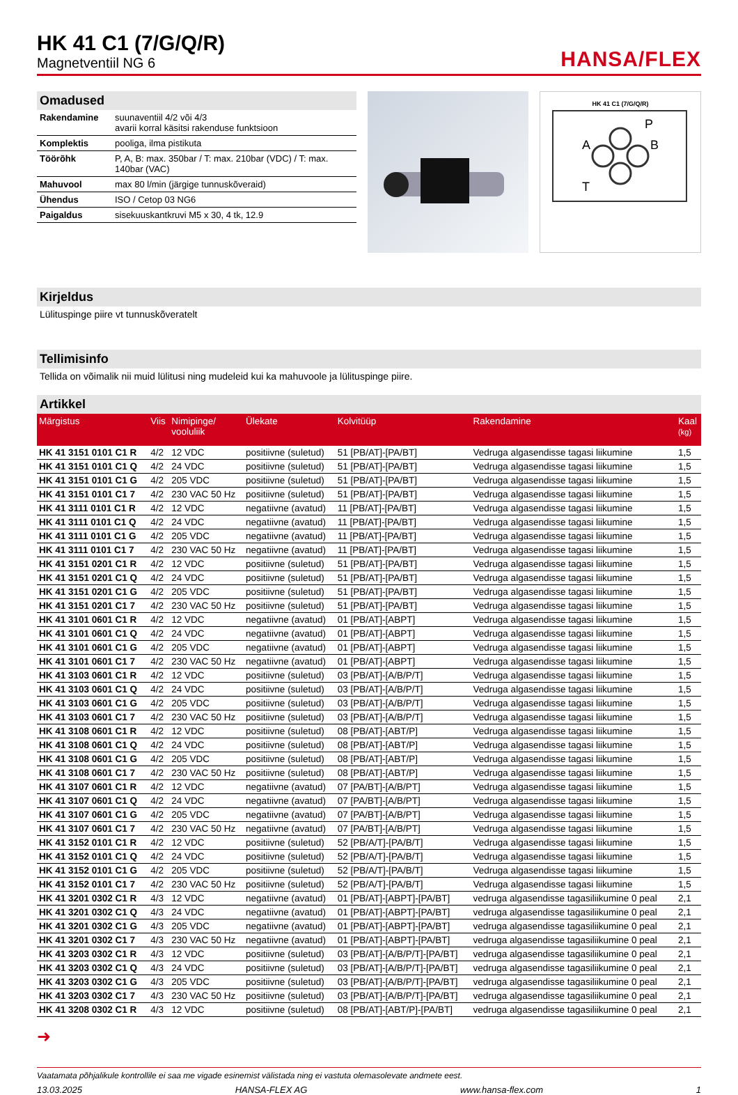HK 41 C1 (7/G/Q/R)
Magnetventiil NG 6
HANSA/FLEX
Omadused
| Rakendamine | suunaventiil 4/2 või 4/3 avarii korral käsitsi rakenduse funktsioon |
| Komplektis | pooliga, ilma pistikuta |
| Töörõhk | P, A, B: max. 350bar / T: max. 210bar (VDC) / T: max. 140bar (VAC) |
| Mahuvool | max 80 l/min (järgige tunnuskõveraid) |
| Ühendus | ISO / Cetop 03 NG6 |
| Paigaldus | sisekuuskantkruvi M5 x 30, 4 tk, 12.9 |
HK 41 C1 (7/G/Q/R)
P
A
B
T
Kirjeldus
Lülituspinge piire vt tunnuskõveratelt
Tellimisinfo
Tellida on võimalik nii muid lülitusi ning mudeleid kui ka mahuvoole ja lülituspinge piire.
Artikkel
| Märgistus | Viis | Nimipinge/ vooluliik | Ülekate | Kolvitüüp | Rakendamine | Kaal (kg) |
| --- | --- | --- | --- | --- | --- | --- |
| HK 41 3151 0101 C1 R | 4/2 | 12 VDC | positiivne (suletud) | 51 [PB/AT]-[PA/BT] | Vedruga algasendisse tagasi liikumine | 1,5 |
| HK 41 3151 0101 C1 Q | 4/2 | 24 VDC | positiivne (suletud) | 51 [PB/AT]-[PA/BT] | Vedruga algasendisse tagasi liikumine | 1,5 |
| HK 41 3151 0101 C1 G | 4/2 | 205 VDC | positiivne (suletud) | 51 [PB/AT]-[PA/BT] | Vedruga algasendisse tagasi liikumine | 1,5 |
| HK 41 3151 0101 C1 7 | 4/2 | 230 VAC 50 Hz | positiivne (suletud) | 51 [PB/AT]-[PA/BT] | Vedruga algasendisse tagasi liikumine | 1,5 |
| HK 41 3111 0101 C1 R | 4/2 | 12 VDC | negatiivne (avatud) | 11 [PB/AT]-[PA/BT] | Vedruga algasendisse tagasi liikumine | 1,5 |
| HK 41 3111 0101 C1 Q | 4/2 | 24 VDC | negatiivne (avatud) | 11 [PB/AT]-[PA/BT] | Vedruga algasendisse tagasi liikumine | 1,5 |
| HK 41 3111 0101 C1 G | 4/2 | 205 VDC | negatiivne (avatud) | 11 [PB/AT]-[PA/BT] | Vedruga algasendisse tagasi liikumine | 1,5 |
| HK 41 3111 0101 C1 7 | 4/2 | 230 VAC 50 Hz | negatiivne (avatud) | 11 [PB/AT]-[PA/BT] | Vedruga algasendisse tagasi liikumine | 1,5 |
| HK 41 3151 0201 C1 R | 4/2 | 12 VDC | positiivne (suletud) | 51 [PB/AT]-[PA/BT] | Vedruga algasendisse tagasi liikumine | 1,5 |
| HK 41 3151 0201 C1 Q | 4/2 | 24 VDC | positiivne (suletud) | 51 [PB/AT]-[PA/BT] | Vedruga algasendisse tagasi liikumine | 1,5 |
| HK 41 3151 0201 C1 G | 4/2 | 205 VDC | positiivne (suletud) | 51 [PB/AT]-[PA/BT] | Vedruga algasendisse tagasi liikumine | 1,5 |
| HK 41 3151 0201 C1 7 | 4/2 | 230 VAC 50 Hz | positiivne (suletud) | 51 [PB/AT]-[PA/BT] | Vedruga algasendisse tagasi liikumine | 1,5 |
| HK 41 3101 0601 C1 R | 4/2 | 12 VDC | negatiivne (avatud) | 01 [PB/AT]-[ABPT] | Vedruga algasendisse tagasi liikumine | 1,5 |
| HK 41 3101 0601 C1 Q | 4/2 | 24 VDC | negatiivne (avatud) | 01 [PB/AT]-[ABPT] | Vedruga algasendisse tagasi liikumine | 1,5 |
| HK 41 3101 0601 C1 G | 4/2 | 205 VDC | negatiivne (avatud) | 01 [PB/AT]-[ABPT] | Vedruga algasendisse tagasi liikumine | 1,5 |
| HK 41 3101 0601 C1 7 | 4/2 | 230 VAC 50 Hz | negatiivne (avatud) | 01 [PB/AT]-[ABPT] | Vedruga algasendisse tagasi liikumine | 1,5 |
| HK 41 3103 0601 C1 R | 4/2 | 12 VDC | positiivne (suletud) | 03 [PB/AT]-[A/B/P/T] | Vedruga algasendisse tagasi liikumine | 1,5 |
| HK 41 3103 0601 C1 Q | 4/2 | 24 VDC | positiivne (suletud) | 03 [PB/AT]-[A/B/P/T] | Vedruga algasendisse tagasi liikumine | 1,5 |
| HK 41 3103 0601 C1 G | 4/2 | 205 VDC | positiivne (suletud) | 03 [PB/AT]-[A/B/P/T] | Vedruga algasendisse tagasi liikumine | 1,5 |
| HK 41 3103 0601 C1 7 | 4/2 | 230 VAC 50 Hz | positiivne (suletud) | 03 [PB/AT]-[A/B/P/T] | Vedruga algasendisse tagasi liikumine | 1,5 |
| HK 41 3108 0601 C1 R | 4/2 | 12 VDC | positiivne (suletud) | 08 [PB/AT]-[ABT/P] | Vedruga algasendisse tagasi liikumine | 1,5 |
| HK 41 3108 0601 C1 Q | 4/2 | 24 VDC | positiivne (suletud) | 08 [PB/AT]-[ABT/P] | Vedruga algasendisse tagasi liikumine | 1,5 |
| HK 41 3108 0601 C1 G | 4/2 | 205 VDC | positiivne (suletud) | 08 [PB/AT]-[ABT/P] | Vedruga algasendisse tagasi liikumine | 1,5 |
| HK 41 3108 0601 C1 7 | 4/2 | 230 VAC 50 Hz | positiivne (suletud) | 08 [PB/AT]-[ABT/P] | Vedruga algasendisse tagasi liikumine | 1,5 |
| HK 41 3107 0601 C1 R | 4/2 | 12 VDC | negatiivne (avatud) | 07 [PA/BT]-[A/B/PT] | Vedruga algasendisse tagasi liikumine | 1,5 |
| HK 41 3107 0601 C1 Q | 4/2 | 24 VDC | negatiivne (avatud) | 07 [PA/BT]-[A/B/PT] | Vedruga algasendisse tagasi liikumine | 1,5 |
| HK 41 3107 0601 C1 G | 4/2 | 205 VDC | negatiivne (avatud) | 07 [PA/BT]-[A/B/PT] | Vedruga algasendisse tagasi liikumine | 1,5 |
| HK 41 3107 0601 C1 7 | 4/2 | 230 VAC 50 Hz | negatiivne (avatud) | 07 [PA/BT]-[A/B/PT] | Vedruga algasendisse tagasi liikumine | 1,5 |
| HK 41 3152 0101 C1 R | 4/2 | 12 VDC | positiivne (suletud) | 52 [PB/A/T]-[PA/B/T] | Vedruga algasendisse tagasi liikumine | 1,5 |
| HK 41 3152 0101 C1 Q | 4/2 | 24 VDC | positiivne (suletud) | 52 [PB/A/T]-[PA/B/T] | Vedruga algasendisse tagasi liikumine | 1,5 |
| HK 41 3152 0101 C1 G | 4/2 | 205 VDC | positiivne (suletud) | 52 [PB/A/T]-[PA/B/T] | Vedruga algasendisse tagasi liikumine | 1,5 |
| HK 41 3152 0101 C1 7 | 4/2 | 230 VAC 50 Hz | positiivne (suletud) | 52 [PB/A/T]-[PA/B/T] | Vedruga algasendisse tagasi liikumine | 1,5 |
| HK 41 3201 0302 C1 R | 4/3 | 12 VDC | negatiivne (avatud) | 01 [PB/AT]-[ABPT]-[PA/BT] | vedruga algasendisse tagasiliikumine 0 peal | 2,1 |
| HK 41 3201 0302 C1 Q | 4/3 | 24 VDC | negatiivne (avatud) | 01 [PB/AT]-[ABPT]-[PA/BT] | vedruga algasendisse tagasiliikumine 0 peal | 2,1 |
| HK 41 3201 0302 C1 G | 4/3 | 205 VDC | negatiivne (avatud) | 01 [PB/AT]-[ABPT]-[PA/BT] | vedruga algasendisse tagasiliikumine 0 peal | 2,1 |
| HK 41 3201 0302 C1 7 | 4/3 | 230 VAC 50 Hz | negatiivne (avatud) | 01 [PB/AT]-[ABPT]-[PA/BT] | vedruga algasendisse tagasiliikumine 0 peal | 2,1 |
| HK 41 3203 0302 C1 R | 4/3 | 12 VDC | positiivne (suletud) | 03 [PB/AT]-[A/B/P/T]-[PA/BT] | vedruga algasendisse tagasiliikumine 0 peal | 2,1 |
| HK 41 3203 0302 C1 Q | 4/3 | 24 VDC | positiivne (suletud) | 03 [PB/AT]-[A/B/P/T]-[PA/BT] | vedruga algasendisse tagasiliikumine 0 peal | 2,1 |
| HK 41 3203 0302 C1 G | 4/3 | 205 VDC | positiivne (suletud) | 03 [PB/AT]-[A/B/P/T]-[PA/BT] | vedruga algasendisse tagasiliikumine 0 peal | 2,1 |
| HK 41 3203 0302 C1 7 | 4/3 | 230 VAC 50 Hz | positiivne (suletud) | 03 [PB/AT]-[A/B/P/T]-[PA/BT] | vedruga algasendisse tagasiliikumine 0 peal | 2,1 |
| HK 41 3208 0302 C1 R | 4/3 | 12 VDC | positiivne (suletud) | 08 [PB/AT]-[ABT/P]-[PA/BT] | vedruga algasendisse tagasiliikumine 0 peal | 2,1 |
➜
Vaatamata põhjalikule kontrollile ei saa me vigade esinemist välistada ning ei vastuta olemasolevate andmete eest.
13.03.2025 HANSA-FLEX AG www.hansa-flex.com 1